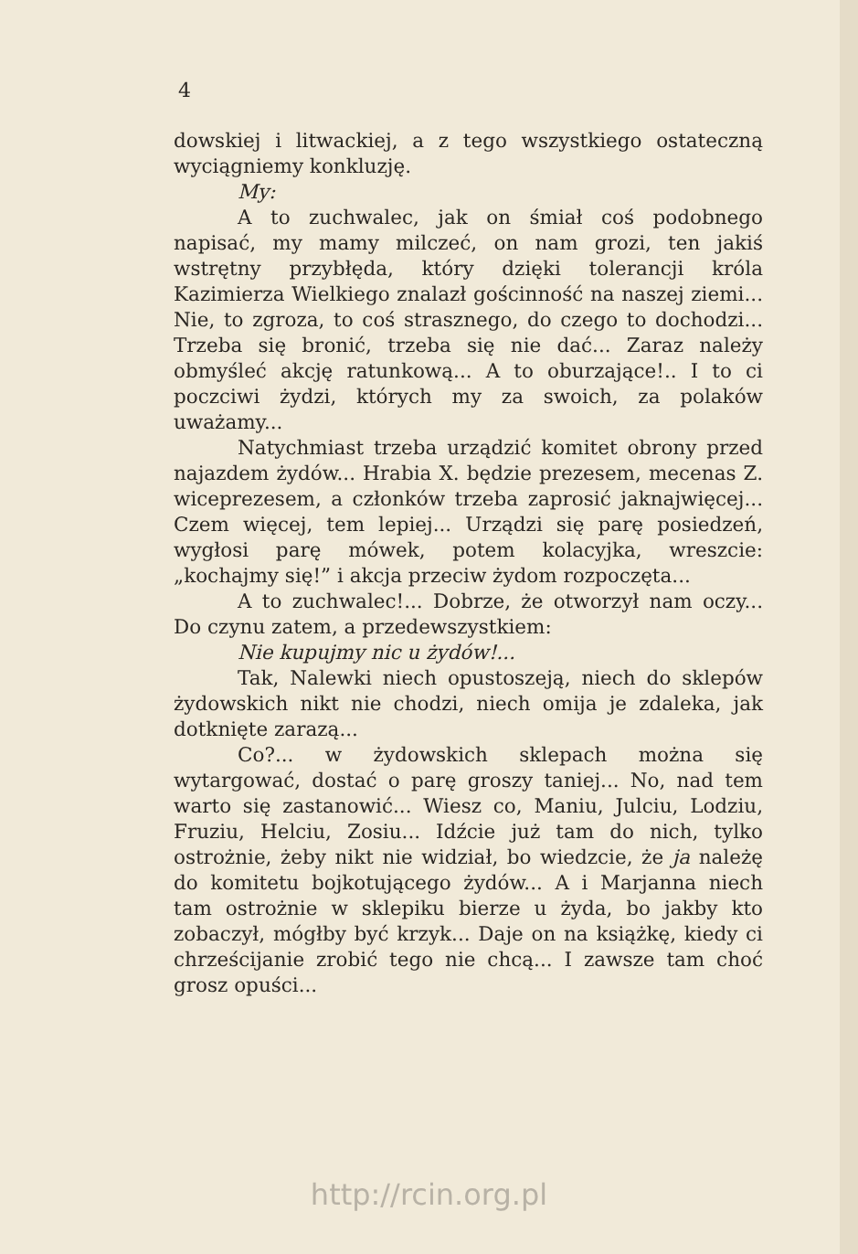4
dowskiej i litwackiej, a z tego wszystkiego ostateczną wyciągniemy konkluzję.
My:
A to zuchwalec, jak on śmiał coś podobnego napisać, my mamy milczeć, on nam grozi, ten jakiś wstrętny przybłęda, który dzięki tolerancji króla Kazimierza Wielkiego znalazł gościnność na naszej ziemi... Nie, to zgroza, to coś strasznego, do czego to dochodzi... Trzeba się bronić, trzeba się nie dać... Zaraz należy obmyśleć akcję ratunkową... A to oburzające!.. I to ci poczciwi żydzi, których my za swoich, za polaków uważamy...
Natychmiast trzeba urządzić komitet obrony przed najazdem żydów... Hrabia X. będzie prezesem, mecenas Z. wiceprezesem, a członków trzeba zaprosić jaknajwięcej... Czem więcej, tem lepiej... Urządzi się parę posiedzeń, wygłosi parę mówek, potem kolacyjka, wreszcie: „kochajmy się!” i akcja przeciw żydom rozpoczęta...
A to zuchwalec!... Dobrze, że otworzył nam oczy... Do czynu zatem, a przedewszystkiem:
Nie kupujmy nic u żydów!...
Tak, Nalewki niech opustoszeją, niech do sklepów żydowskich nikt nie chodzi, niech omija je zdaleka, jak dotknięte zarazą...
Co?... w żydowskich sklepach można się wytargować, dostać o parę groszy taniej... No, nad tem warto się zastanowić... Wiesz co, Maniu, Julciu, Lodziu, Fruziu, Helciu, Zosiu... Idźcie już tam do nich, tylko ostrożnie, żeby nikt nie widział, bo wiedzcie, że ja należę do komitetu bojkotującego żydów... A i Marjanna niech tam ostrożnie w sklepiku bierze u żyda, bo jakby kto zobaczył, mógłby być krzyk... Daje on na książkę, kiedy ci chrześcijanie zrobić tego nie chcą... I zawsze tam choć grosz opuści...
http://rcin.org.pl